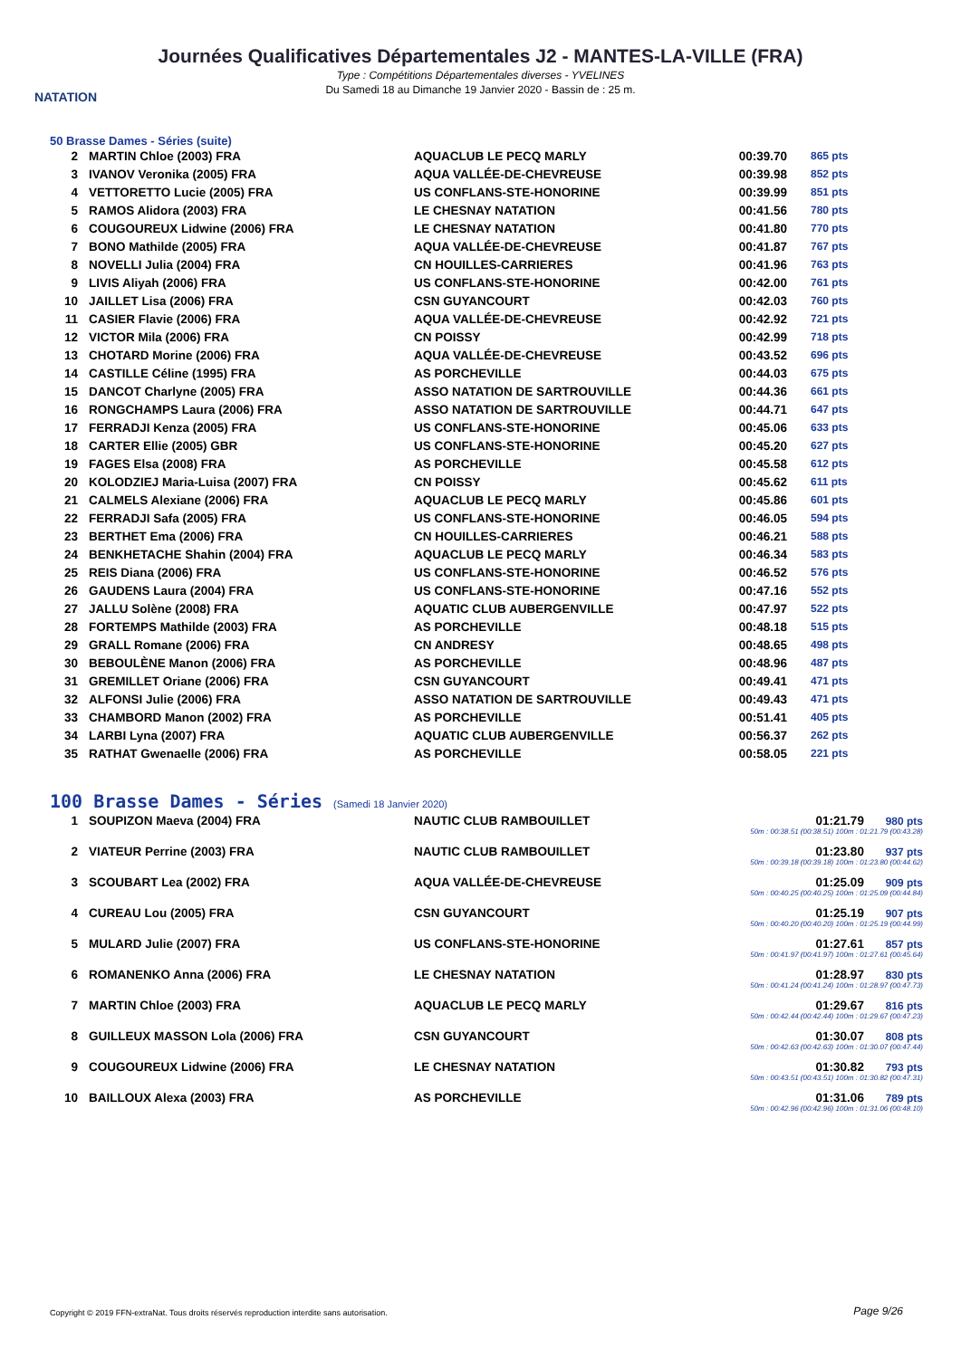NATATION
Journées Qualificatives Départementales J2 - MANTES-LA-VILLE (FRA)
Type : Compétitions Départementales diverses - YVELINES
Du Samedi 18 au Dimanche 19 Janvier 2020 - Bassin de : 25 m.
50 Brasse Dames - Séries (suite)
| 2 | MARTIN Chloe (2003) FRA | AQUACLUB LE PECQ MARLY | 00:39.70 | 865 pts |
| 3 | IVANOV Veronika (2005) FRA | AQUA VALLÉE-DE-CHEVREUSE | 00:39.98 | 852 pts |
| 4 | VETTORETTO Lucie (2005) FRA | US CONFLANS-STE-HONORINE | 00:39.99 | 851 pts |
| 5 | RAMOS Alidora (2003) FRA | LE CHESNAY NATATION | 00:41.56 | 780 pts |
| 6 | COUGOUREUX Lidwine (2006) FRA | LE CHESNAY NATATION | 00:41.80 | 770 pts |
| 7 | BONO Mathilde (2005) FRA | AQUA VALLÉE-DE-CHEVREUSE | 00:41.87 | 767 pts |
| 8 | NOVELLI Julia (2004) FRA | CN HOUILLES-CARRIERES | 00:41.96 | 763 pts |
| 9 | LIVIS Aliyah (2006) FRA | US CONFLANS-STE-HONORINE | 00:42.00 | 761 pts |
| 10 | JAILLET Lisa (2006) FRA | CSN GUYANCOURT | 00:42.03 | 760 pts |
| 11 | CASIER Flavie (2006) FRA | AQUA VALLÉE-DE-CHEVREUSE | 00:42.92 | 721 pts |
| 12 | VICTOR Mila (2006) FRA | CN POISSY | 00:42.99 | 718 pts |
| 13 | CHOTARD Morine (2006) FRA | AQUA VALLÉE-DE-CHEVREUSE | 00:43.52 | 696 pts |
| 14 | CASTILLE Céline (1995) FRA | AS PORCHEVILLE | 00:44.03 | 675 pts |
| 15 | DANCOT Charlyne (2005) FRA | ASSO NATATION DE SARTROUVILLE | 00:44.36 | 661 pts |
| 16 | RONGCHAMPS Laura (2006) FRA | ASSO NATATION DE SARTROUVILLE | 00:44.71 | 647 pts |
| 17 | FERRADJI Kenza (2005) FRA | US CONFLANS-STE-HONORINE | 00:45.06 | 633 pts |
| 18 | CARTER Ellie (2005) GBR | US CONFLANS-STE-HONORINE | 00:45.20 | 627 pts |
| 19 | FAGES Elsa (2008) FRA | AS PORCHEVILLE | 00:45.58 | 612 pts |
| 20 | KOLODZIEJ Maria-Luisa (2007) FRA | CN POISSY | 00:45.62 | 611 pts |
| 21 | CALMELS Alexiane (2006) FRA | AQUACLUB LE PECQ MARLY | 00:45.86 | 601 pts |
| 22 | FERRADJI Safa (2005) FRA | US CONFLANS-STE-HONORINE | 00:46.05 | 594 pts |
| 23 | BERTHET Ema (2006) FRA | CN HOUILLES-CARRIERES | 00:46.21 | 588 pts |
| 24 | BENKHETACHE Shahin (2004) FRA | AQUACLUB LE PECQ MARLY | 00:46.34 | 583 pts |
| 25 | REIS Diana (2006) FRA | US CONFLANS-STE-HONORINE | 00:46.52 | 576 pts |
| 26 | GAUDENS Laura (2004) FRA | US CONFLANS-STE-HONORINE | 00:47.16 | 552 pts |
| 27 | JALLU Solène (2008) FRA | AQUATIC CLUB AUBERGENVILLE | 00:47.97 | 522 pts |
| 28 | FORTEMPS Mathilde (2003) FRA | AS PORCHEVILLE | 00:48.18 | 515 pts |
| 29 | GRALL Romane (2006) FRA | CN ANDRESY | 00:48.65 | 498 pts |
| 30 | BEBOULÈNE Manon (2006) FRA | AS PORCHEVILLE | 00:48.96 | 487 pts |
| 31 | GREMILLET Oriane (2006) FRA | CSN GUYANCOURT | 00:49.41 | 471 pts |
| 32 | ALFONSI Julie (2006) FRA | ASSO NATATION DE SARTROUVILLE | 00:49.43 | 471 pts |
| 33 | CHAMBORD Manon (2002) FRA | AS PORCHEVILLE | 00:51.41 | 405 pts |
| 34 | LARBI Lyna (2007) FRA | AQUATIC CLUB AUBERGENVILLE | 00:56.37 | 262 pts |
| 35 | RATHAT Gwenaelle (2006) FRA | AS PORCHEVILLE | 00:58.05 | 221 pts |
100 Brasse Dames - Séries (Samedi 18 Janvier 2020)
| 1 | SOUPIZON Maeva (2004) FRA | NAUTIC CLUB RAMBOUILLET | 01:21.79 980 pts 50m : 00:38.51 (00:38.51) 100m : 01:21.79 (00:43.28) |
| 2 | VIATEUR Perrine (2003) FRA | NAUTIC CLUB RAMBOUILLET | 01:23.80 937 pts 50m : 00:39.18 (00:39.18) 100m : 01:23.80 (00:44.62) |
| 3 | SCOUBART Lea (2002) FRA | AQUA VALLÉE-DE-CHEVREUSE | 01:25.09 909 pts 50m : 00:40.25 (00:40.25) 100m : 01:25.09 (00:44.84) |
| 4 | CUREAU Lou (2005) FRA | CSN GUYANCOURT | 01:25.19 907 pts 50m : 00:40.20 (00:40.20) 100m : 01:25.19 (00:44.99) |
| 5 | MULARD Julie (2007) FRA | US CONFLANS-STE-HONORINE | 01:27.61 857 pts 50m : 00:41.97 (00:41.97) 100m : 01:27.61 (00:45.64) |
| 6 | ROMANENKO Anna (2006) FRA | LE CHESNAY NATATION | 01:28.97 830 pts 50m : 00:41.24 (00:41.24) 100m : 01:28.97 (00:47.73) |
| 7 | MARTIN Chloe (2003) FRA | AQUACLUB LE PECQ MARLY | 01:29.67 816 pts 50m : 00:42.44 (00:42.44) 100m : 01:29.67 (00:47.23) |
| 8 | GUILLEUX MASSON Lola (2006) FRA | CSN GUYANCOURT | 01:30.07 808 pts 50m : 00:42.63 (00:42.63) 100m : 01:30.07 (00:47.44) |
| 9 | COUGOUREUX Lidwine (2006) FRA | LE CHESNAY NATATION | 01:30.82 793 pts 50m : 00:43.51 (00:43.51) 100m : 01:30.82 (00:47.31) |
| 10 | BAILLOUX Alexa (2003) FRA | AS PORCHEVILLE | 01:31.06 789 pts 50m : 00:42.96 (00:42.96) 100m : 01:31.06 (00:48.10) |
Copyright © 2019 FFN-extraNat. Tous droits réservés reproduction interdite sans autorisation.
Page 9/26